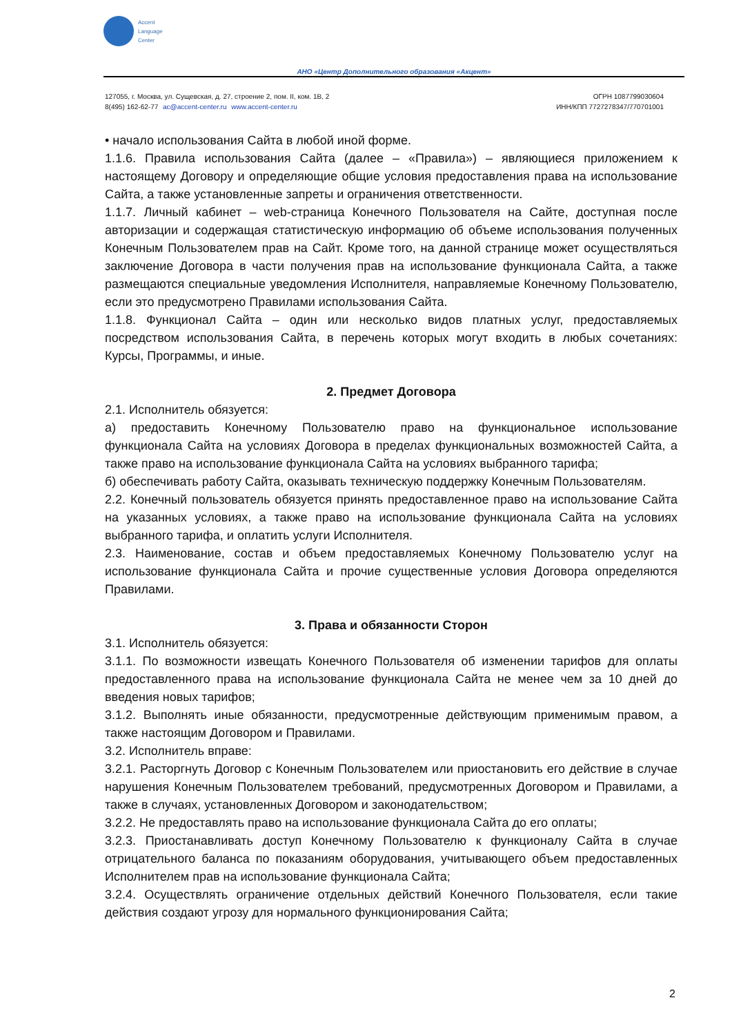Accent
Language
Center
АНО «Центр Дополнительного образования «Акцент»
127055, г. Москва, ул. Сущевская, д. 27, строение 2, пом. II, ком. 1В, 2
8(495) 162-62-77 ac@accent-center.ru www.accent-center.ru
ОГРН 1087799030604
ИНН/КПП 7727278347/770701001
• начало использования Сайта в любой иной форме.
1.1.6. Правила использования Сайта (далее – «Правила») – являющиеся приложением к настоящему Договору и определяющие общие условия предоставления права на использование Сайта, а также установленные запреты и ограничения ответственности.
1.1.7. Личный кабинет – web-страница Конечного Пользователя на Сайте, доступная после авторизации и содержащая статистическую информацию об объеме использования полученных Конечным Пользователем прав на Сайт. Кроме того, на данной странице может осуществляться заключение Договора в части получения прав на использование функционала Сайта, а также размещаются специальные уведомления Исполнителя, направляемые Конечному Пользователю, если это предусмотрено Правилами использования Сайта.
1.1.8. Функционал Сайта – один или несколько видов платных услуг, предоставляемых посредством использования Сайта, в перечень которых могут входить в любых сочетаниях: Курсы, Программы, и иные.
2. Предмет Договора
2.1. Исполнитель обязуется:
а) предоставить Конечному Пользователю право на функциональное использование функционала Сайта на условиях Договора в пределах функциональных возможностей Сайта, а также право на использование функционала Сайта на условиях выбранного тарифа;
б) обеспечивать работу Сайта, оказывать техническую поддержку Конечным Пользователям.
2.2. Конечный пользователь обязуется принять предоставленное право на использование Сайта на указанных условиях, а также право на использование функционала Сайта на условиях выбранного тарифа, и оплатить услуги Исполнителя.
2.3. Наименование, состав и объем предоставляемых Конечному Пользователю услуг на использование функционала Сайта и прочие существенные условия Договора определяются Правилами.
3. Права и обязанности Сторон
3.1. Исполнитель обязуется:
3.1.1. По возможности извещать Конечного Пользователя об изменении тарифов для оплаты предоставленного права на использование функционала Сайта не менее чем за 10 дней до введения новых тарифов;
3.1.2. Выполнять иные обязанности, предусмотренные действующим применимым правом, а также настоящим Договором и Правилами.
3.2. Исполнитель вправе:
3.2.1. Расторгнуть Договор с Конечным Пользователем или приостановить его действие в случае нарушения Конечным Пользователем требований, предусмотренных Договором и Правилами, а также в случаях, установленных Договором и законодательством;
3.2.2. Не предоставлять право на использование функционала Сайта до его оплаты;
3.2.3. Приостанавливать доступ Конечному Пользователю к функционалу Сайта в случае отрицательного баланса по показаниям оборудования, учитывающего объем предоставленных Исполнителем прав на использование функционала Сайта;
3.2.4. Осуществлять ограничение отдельных действий Конечного Пользователя, если такие действия создают угрозу для нормального функционирования Сайта;
2